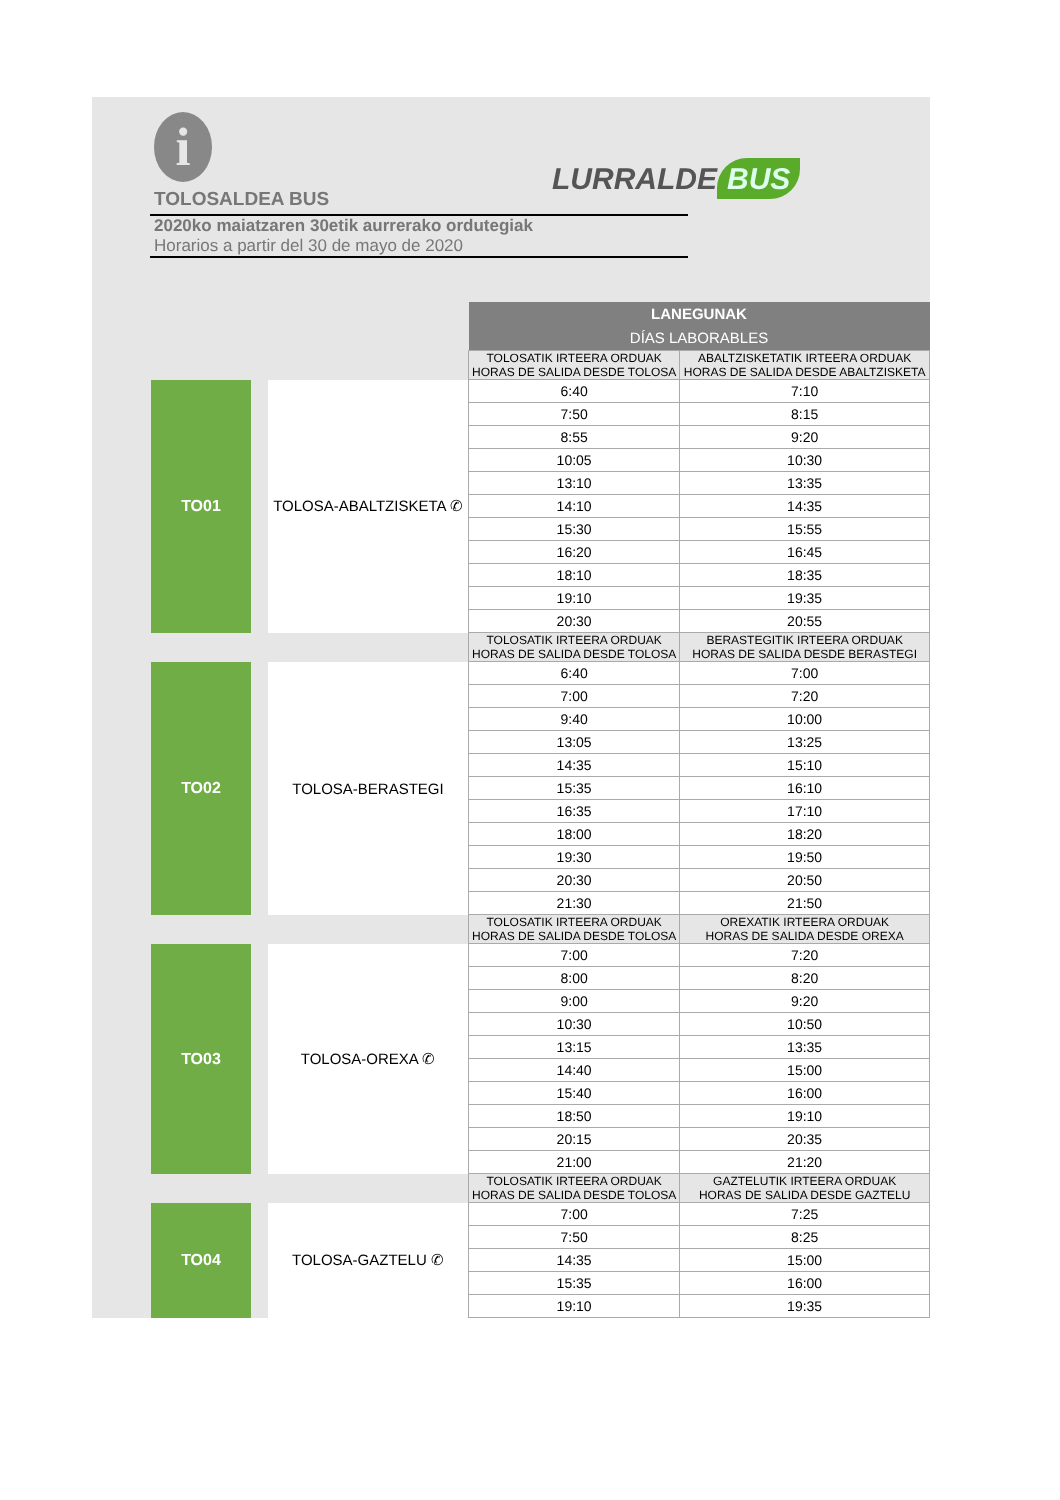i
TOLOSALDEA BUS
2020ko maiatzaren 30etik aurrerako ordutegiak
Horarios a partir del 30 de mayo de 2020
LURRALDE BUS
| | | | | LANEGUNAK DÍAS LABORABLES | |
| | | | | TOLOSATIK IRTEERA ORDUAK HORAS DE SALIDA DESDE TOLOSA | ABALTZISKETATIK IRTEERA ORDUAK HORAS DE SALIDA DESDE ABALTZISKETA |
| | TO01 | | TOLOSA-ABALTZISKETA ✆ | 6:40 | 7:10 |
| | | | | 7:50 | 8:15 |
| | | | | 8:55 | 9:20 |
| | | | | 10:05 | 10:30 |
| | | | | 13:10 | 13:35 |
| | | | | 14:10 | 14:35 |
| | | | | 15:30 | 15:55 |
| | | | | 16:20 | 16:45 |
| | | | | 18:10 | 18:35 |
| | | | | 19:10 | 19:35 |
| | | | | 20:30 | 20:55 |
| | | | | TOLOSATIK IRTEERA ORDUAK HORAS DE SALIDA DESDE TOLOSA | BERASTEGITIK IRTEERA ORDUAK HORAS DE SALIDA DESDE BERASTEGI |
| | TO02 | | TOLOSA-BERASTEGI | 6:40 | 7:00 |
| | | | | 7:00 | 7:20 |
| | | | | 9:40 | 10:00 |
| | | | | 13:05 | 13:25 |
| | | | | 14:35 | 15:10 |
| | | | | 15:35 | 16:10 |
| | | | | 16:35 | 17:10 |
| | | | | 18:00 | 18:20 |
| | | | | 19:30 | 19:50 |
| | | | | 20:30 | 20:50 |
| | | | | 21:30 | 21:50 |
| | | | | TOLOSATIK IRTEERA ORDUAK HORAS DE SALIDA DESDE TOLOSA | OREXATIK IRTEERA ORDUAK HORAS DE SALIDA DESDE OREXA |
| | TO03 | | TOLOSA-OREXA ✆ | 7:00 | 7:20 |
| | | | | 8:00 | 8:20 |
| | | | | 9:00 | 9:20 |
| | | | | 10:30 | 10:50 |
| | | | | 13:15 | 13:35 |
| | | | | 14:40 | 15:00 |
| | | | | 15:40 | 16:00 |
| | | | | 18:50 | 19:10 |
| | | | | 20:15 | 20:35 |
| | | | | 21:00 | 21:20 |
| | | | | TOLOSATIK IRTEERA ORDUAK HORAS DE SALIDA DESDE TOLOSA | GAZTELUTIK IRTEERA ORDUAK HORAS DE SALIDA DESDE GAZTELU |
| | TO04 | | TOLOSA-GAZTELU ✆ | 7:00 | 7:25 |
| | | | | 7:50 | 8:25 |
| | | | | 14:35 | 15:00 |
| | | | | 15:35 | 16:00 |
| | | | | 19:10 | 19:35 |